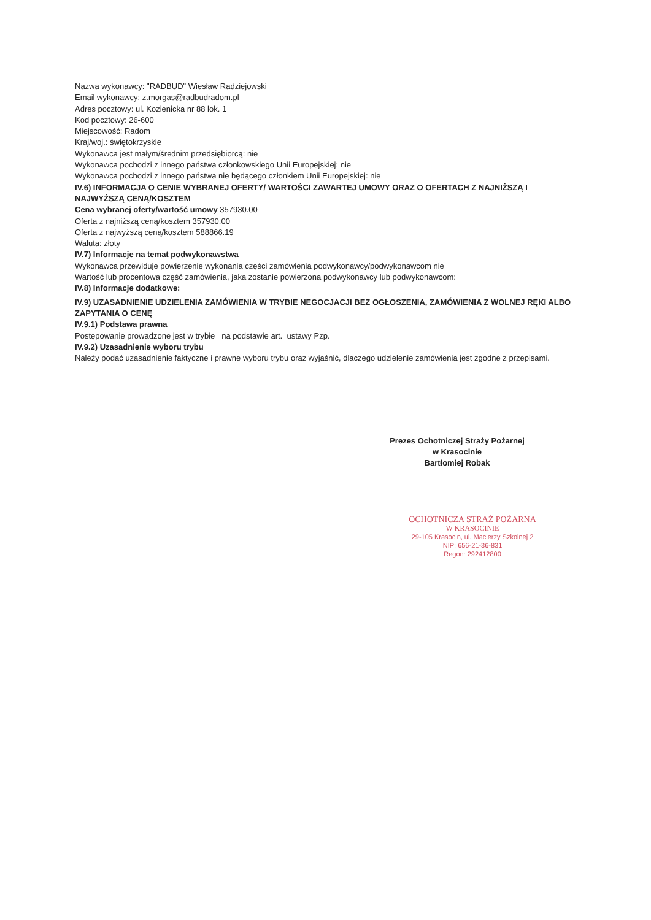Nazwa wykonawcy: "RADBUD" Wiesław Radziejowski
Email wykonawcy: z.morgas@radbudradom.pl
Adres pocztowy: ul. Kozienicka nr 88 lok. 1
Kod pocztowy: 26-600
Miejscowość: Radom
Kraj/woj.: świętokrzyskie
Wykonawca jest małym/średnim przedsiębiorcą: nie
Wykonawca pochodzi z innego państwa członkowskiego Unii Europejskiej: nie
Wykonawca pochodzi z innego państwa nie będącego członkiem Unii Europejskiej: nie
IV.6) INFORMACJA O CENIE WYBRANEJ OFERTY/ WARTOŚCI ZAWARTEJ UMOWY ORAZ O OFERTACH Z NAJNIŻSZĄ I NAJWYŻSZĄ CENĄ/KOSZTEM
Cena wybranej oferty/wartość umowy 357930.00
Oferta z najniższą ceną/kosztem 357930.00
Oferta z najwyższą ceną/kosztem 588866.19
Waluta: złoty
IV.7) Informacje na temat podwykonawstwa
Wykonawca przewiduje powierzenie wykonania części zamówienia podwykonawcy/podwykonawcom nie
Wartość lub procentowa część zamówienia, jaka zostanie powierzona podwykonawcy lub podwykonawcom:
IV.8) Informacje dodatkowe:
IV.9) UZASADNIENIE UDZIELENIA ZAMÓWIENIA W TRYBIE NEGOCJACJI BEZ OGŁOSZENIA, ZAMÓWIENIA Z WOLNEJ RĘKI ALBO ZAPYTANIA O CENĘ
IV.9.1) Podstawa prawna
Postępowanie prowadzone jest w trybie na podstawie art. ustawy Pzp.
IV.9.2) Uzasadnienie wyboru trybu
Należy podać uzasadnienie faktyczne i prawne wyboru trybu oraz wyjaśnić, dlaczego udzielenie zamówienia jest zgodne z przepisami.
Prezes Ochotniczej Straży Pożarnej
w Krasocinie
Bartłomiej Robak
OCHOTNICZA STRAŻ POŻARNA
W KRASOCINIE
29-105 Krasocin, ul. Macierzy Szkolnej 2
NIP: 656-21-36-831
Regon: 292412800